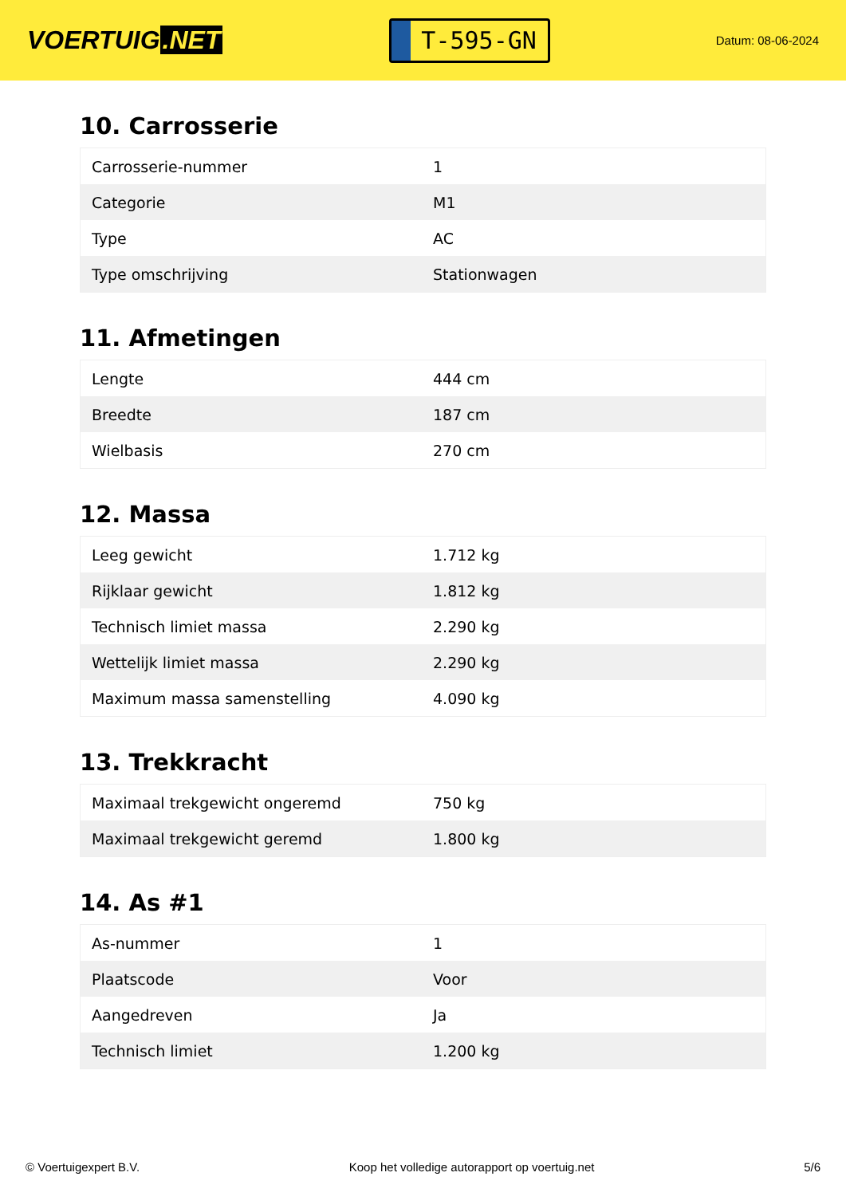VOERTUIG.NET
T-595-GN
Datum: 08-06-2024
10. Carrosserie
| Carrosserie-nummer | 1 |
| Categorie | M1 |
| Type | AC |
| Type omschrijving | Stationwagen |
11. Afmetingen
| Lengte | 444 cm |
| Breedte | 187 cm |
| Wielbasis | 270 cm |
12. Massa
| Leeg gewicht | 1.712 kg |
| Rijklaar gewicht | 1.812 kg |
| Technisch limiet massa | 2.290 kg |
| Wettelijk limiet massa | 2.290 kg |
| Maximum massa samenstelling | 4.090 kg |
13. Trekkracht
| Maximaal trekgewicht ongeremd | 750 kg |
| Maximaal trekgewicht geremd | 1.800 kg |
14. As #1
| As-nummer | 1 |
| Plaatscode | Voor |
| Aangedreven | Ja |
| Technisch limiet | 1.200 kg |
© Voertuigexpert B.V. Koop het volledige autorapport op voertuig.net 5/6